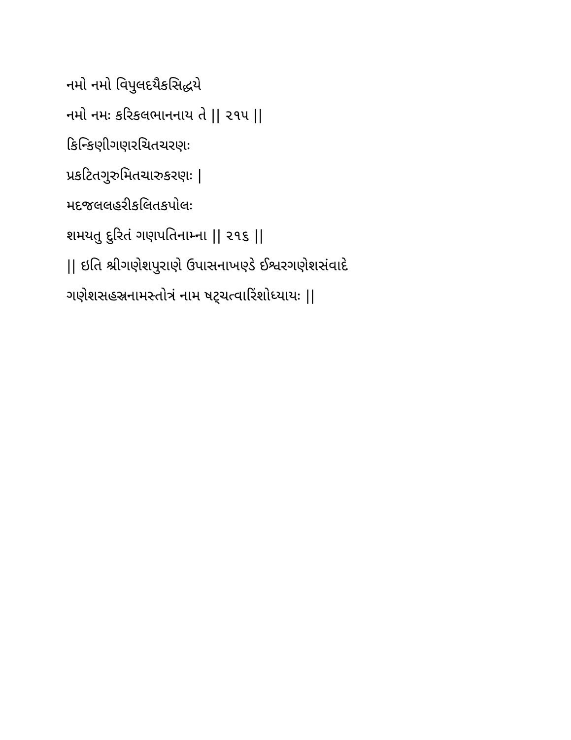નમો નમો વિપુલદયૈકસિદ્ધયે
નમો નમઃ કરિકલભાનનાય તે || ૨૧૫ ||
કિન્કિણીગણરચિતચરણઃ
પ્રકટિતગુરુમિતચારુકરણઃ |
મદજલલહરીકલિતકપોલઃ
શમયતુ દુરિતં ગણપતિનામ્ના || ૨૧૬ ||
|| ઇતિ શ્રીગણેશપુરાણે ઉપાસનાખણ્ડે ઈશ્વરગણેશસંવાદે
ગણેશસહસ્રનામસ્તોત્રં નામ ષટ્ચત્વારિંશોધ્યાયઃ ||